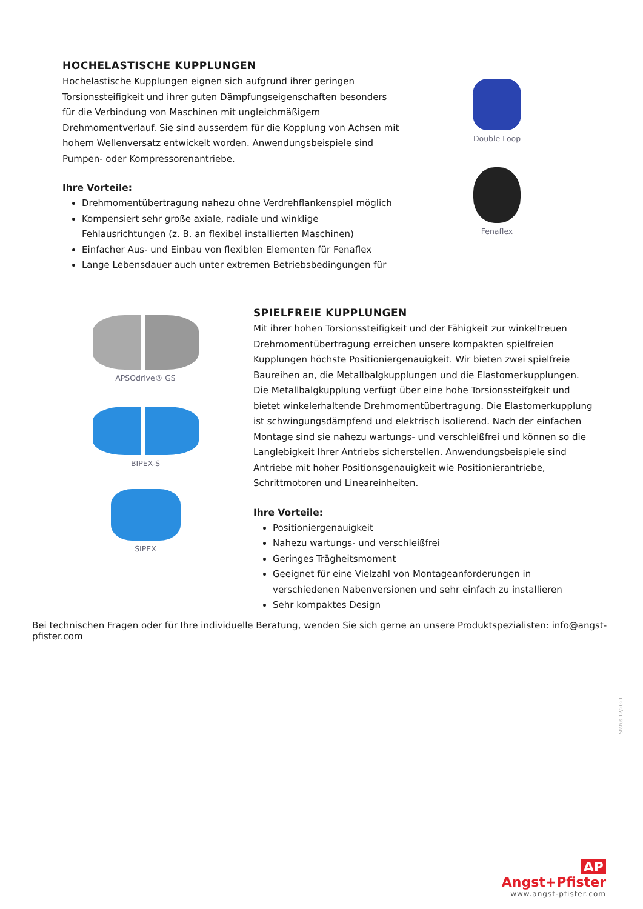HOCHELASTISCHE KUPPLUNGEN
Hochelastische Kupplungen eignen sich aufgrund ihrer geringen Torsionsstei­figkeit und ihrer guten Dämpfungseigenschaften besonders für die Verbindung von Maschinen mit ungleichmäßigem Drehmomentverlauf. Sie sind ausserdem für die Kopplung von Achsen mit hohem Wellenversatz entwickelt worden. Anwendungsbeispiele sind Pumpen- oder Kompressoren­antriebe.
Ihre Vorteile:
Drehmomentübertragung nahezu ohne Verdrehflankenspiel möglich
Kompensiert sehr große axiale, radiale und winklige Fehlausrichtungen (z. B. an flexibel installierten Maschinen)
Einfacher Aus- und Einbau von flexiblen Elementen für Fenaflex
Lange Lebensdauer auch unter extremen Betriebsbedingungen für
Double Loop
Fenaflex
APSOdrive® GS
BIPEX-S
SIPEX
SPIELFREIE KUPPLUNGEN
Mit ihrer hohen Torsionssteifigkeit und der Fähigkeit zur winkeltreuen Drehmomentübertragung erreichen unsere kompakten spielfreien Kupplungen höchste Positioniergenauigkeit. Wir bieten zwei spielfreie Baureihen an, die Metallbalgkupplungen und die Elastomerkupplungen. Die Metallbalgkupp­lung verfügt über eine hohe Torsionssteifgkeit und bietet winkelerhaltende Drehmomentübertragung. Die Elastomerkupplung ist schwingungsdämpfend und elektrisch isolierend. Nach der einfachen Montage sind sie nahezu wartungs- und verschleißfrei und können so die Langlebigkeit Ihrer Antriebs sicherstellen. Anwendungsbeispiele sind Antriebe mit hoher Positionsgenauig­keit wie Positionierantriebe, Schrittmotoren und Lineareinheiten.
Ihre Vorteile:
Positioniergenauigkeit
Nahezu wartungs- und verschleißfrei
Geringes Trägheitsmoment
Geeignet für eine Vielzahl von Montageanforderungen in verschiedenen Nabenversionen und sehr einfach zu installieren
Sehr kompaktes Design
Bei technischen Fragen oder für Ihre individuelle Beratung, wenden Sie sich gerne an unsere Produktspezialisten: info@angst-pfister.com
Status 12/2021
AP Angst+Pfister
www.angst-pfister.com